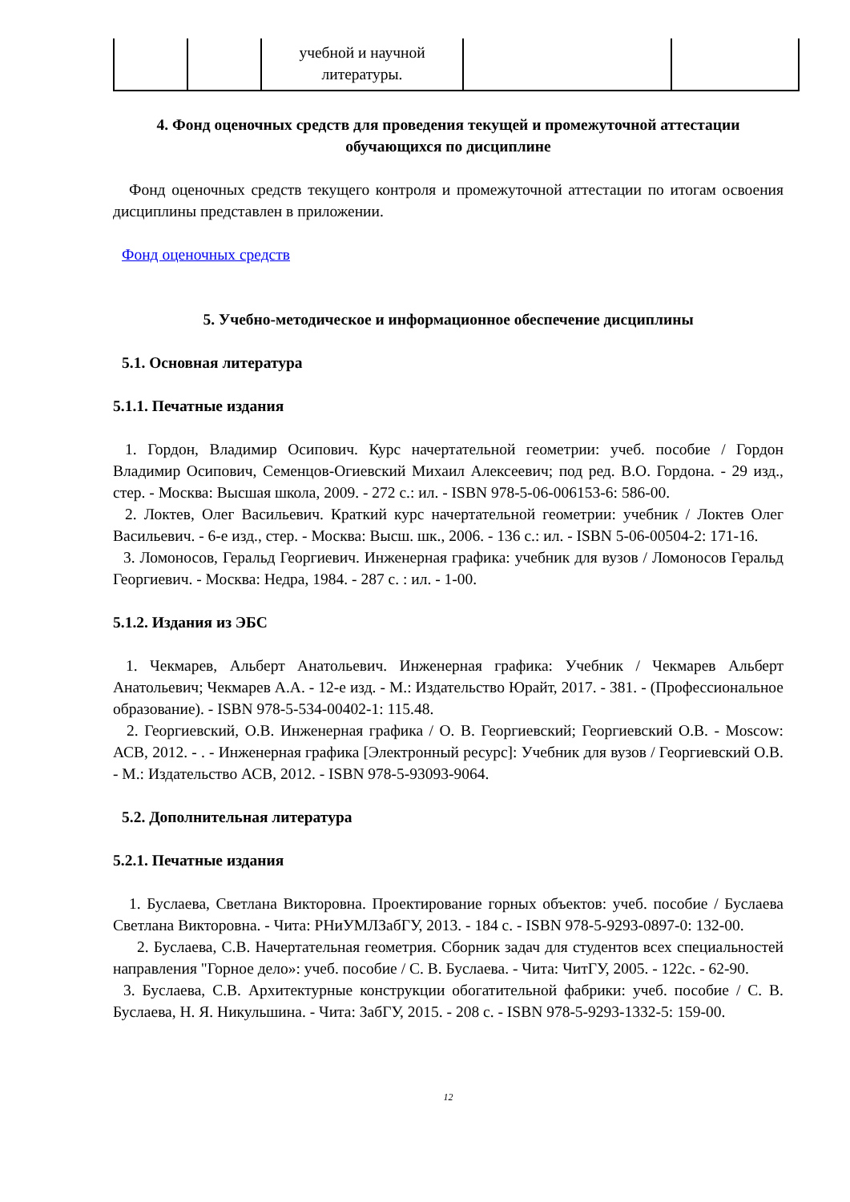| | | учебной и научной литературы. | | |
4. Фонд оценочных средств для проведения текущей и промежуточной аттестации обучающихся по дисциплине
Фонд оценочных средств текущего контроля и промежуточной аттестации по итогам освоения дисциплины представлен в приложении.
Фонд оценочных средств
5. Учебно-методическое и информационное обеспечение дисциплины
5.1. Основная литература
5.1.1. Печатные издания
1. Гордон, Владимир Осипович. Курс начертательной геометрии: учеб. пособие / Гордон Владимир Осипович, Семенцов-Огиевский Михаил Алексеевич; под ред. В.О. Гордона. - 29 изд., стер. - Москва: Высшая школа, 2009. - 272 с.: ил. - ISBN 978-5-06-006153-6: 586-00.
2. Локтев, Олег Васильевич. Краткий курс начертательной геометрии: учебник / Локтев Олег Васильевич. - 6-е изд., стер. - Москва: Высш. шк., 2006. - 136 с.: ил. - ISBN 5-06-00504-2: 171-16.
3. Ломоносов, Геральд Георгиевич. Инженерная графика: учебник для вузов / Ломоносов Геральд Георгиевич. - Москва: Недра, 1984. - 287 с. : ил. - 1-00.
5.1.2. Издания из ЭБС
1. Чекмарев, Альберт Анатольевич. Инженерная графика: Учебник / Чекмарев Альберт Анатольевич; Чекмарев А.А. - 12-е изд. - М.: Издательство Юрайт, 2017. - 381. - (Профессиональное образование). - ISBN 978-5-534-00402-1: 115.48.
2. Георгиевский, О.В. Инженерная графика / О. В. Георгиевский; Георгиевский О.В. - Moscow: АСВ, 2012. - . - Инженерная графика [Электронный ресурс]: Учебник для вузов / Георгиевский О.В. - М.: Издательство АСВ, 2012. - ISBN 978-5-93093-9064.
5.2. Дополнительная литература
5.2.1. Печатные издания
1. Буслаева, Светлана Викторовна. Проектирование горных объектов: учеб. пособие / Буслаева Светлана Викторовна. - Чита: РНиУМЛЗабГУ, 2013. - 184 с. - ISBN 978-5-9293-0897-0: 132-00.
2. Буслаева, С.В. Начертательная геометрия. Сборник задач для студентов всех специальностей направления "Горное дело»: учеб. пособие / С. В. Буслаева. - Чита: ЧитГУ, 2005. - 122с. - 62-90.
3. Буслаева, С.В. Архитектурные конструкции обогатительной фабрики: учеб. пособие / С. В. Буслаева, Н. Я. Никульшина. - Чита: ЗабГУ, 2015. - 208 с. - ISBN 978-5-9293-1332-5: 159-00.
12